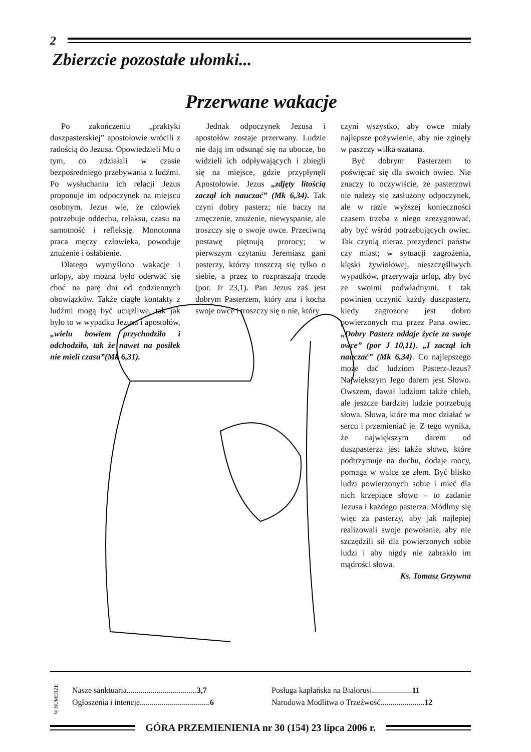2
Zbierzcie pozostałe ułomki...
Przerwane wakacje
Po zakończeniu „praktyki duszpasterskiej” apostołowie wrócili z radością do Jezusa. Opowiedzieli Mu o tym, co zdziałali w czasie bezpośredniego przebywania z ludźmi. Po wysłuchaniu ich relacji Jezus proponuje im odpoczynek na miejscu osobnym. Jezus wie, że człowiek potrzebuje oddechu, relaksu, czasu na samotność i refleksję. Monotonna praca męczy człowieka, powoduje znużenie i osłabienie.
Dlatego wymyślono wakacje i urlopy, aby można było oderwać się choć na parę dni od codziennych obowiązków. Także ciągłe kontakty z ludźmi mogą być uciążliwe, tak jak było to w wypadku Jezusa i apostołów, „wielu bowiem przychodziło i odchodziło, tak że nawet na posiłek nie mieli czasu”(Mk 6,31).
Jednak odpoczynek Jezusa i apostołów zostaje przerwany. Ludzie nie dają im odsunąć się na ubocze, bo widzieli ich odpływających i zbiegli się na miejsce, gdzie przypłynęli Apostołowie. Jezus „zdjęty litością zaczął ich nauczać” (Mk 6,34). Tak czyni dobry pasterz; nie baczy na zmęczenie, znużenie, niewyspanie, ale troszczy się o swoje owce. Przeciwną postawę piętnują prorocy; w pierwszym czytaniu Jeremiasz gani pasterzy, którzy troszczą się tylko o siebie, a przez to rozpraszają trzodę (por. Jr 23,1). Pan Jezus zaś jest dobrym Pasterzem, który zna i kocha swoje owce i troszczy się o nie, który
czyni wszystko, aby owce miały najlepsze pożywienie, aby nie zginęły w paszczy wilka-szatana.
Być dobrym Pasterzem to poświęcać się dla swoich owiec. Nie znaczy to oczywiście, że pasterzowi nie należy się zasłużony odpoczynek, ale w razie wyższej konieczności czasem trzeba z niego zrezygnować, aby być wśród potrzebujących owiec. Tak czynią nieraz prezydenci państw czy miast; w sytuacji zagrożenia, klęski żywiołowej, nieszczęśliwych wypadków, przerywają urlop, aby być ze swoimi podwładnymi. I tak powinien uczynić każdy duszpasterz, kiedy zagrożone jest dobro powierzonych mu przez Pana owiec. „Dobry Pasterz oddaje życie za swoje owce” (por J 10,11). „I zaczął ich nauczać” (Mk 6,34). Co najlepszego może dać ludziom Pasterz-Jezus? Największym Jego darem jest Słowo. Owszem, dawał ludziom także chleb, ale jeszcze bardziej ludzie potrzebują słowa. Słowa, które ma moc działać w sercu i przemieniać je. Z tego wynika, że największym darem od duszpasterza jest także słowo, które podtrzymuje na duchu, dodaje mocy, pomaga w walce ze złem. Być blisko ludzi powierzonych sobie i mieć dla nich krzepiące słowo – to zadanie Jezusa i każdego pasterza. Módlmy się więc za pasterzy, aby jak najlepiej realizowali swoje powołanie, aby nie szczędzili sił dla powierzonych sobie ludzi i aby nigdy nie zabrakło im mądrości słowa.
Ks. Tomasz Grzywna
W NUMERZE
Nasze sanktuaria...................................3,7
Ogłoszenia i intencje...................................6
Posługa kapłańska na Białorusi....................11
Narodowa Modlitwa o Trzeźwość......................12
GÓRA PRZEMIENIENIA nr 30 (154) 23 lipca 2006 r.